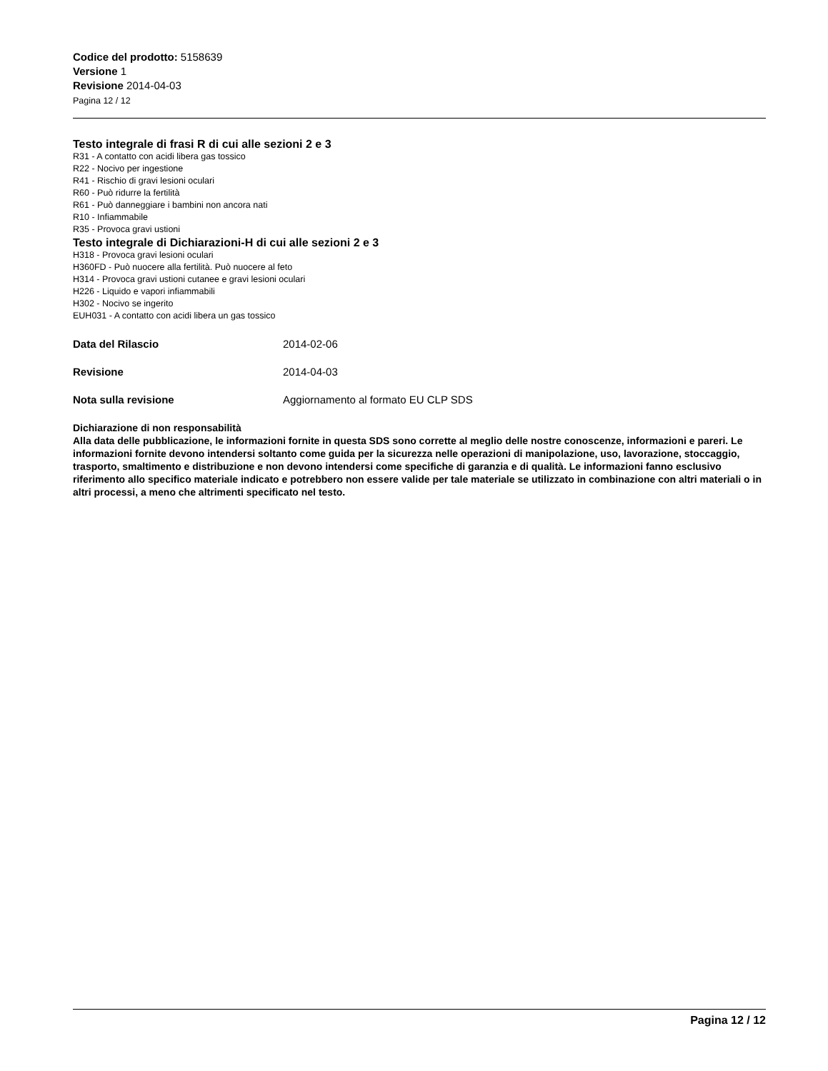Codice del prodotto: 5158639
Versione 1
Revisione 2014-04-03
Pagina 12 / 12
Testo integrale di frasi R di cui alle sezioni 2 e 3
R31 - A contatto con acidi libera gas tossico
R22 - Nocivo per ingestione
R41 - Rischio di gravi lesioni oculari
R60 - Può ridurre la fertilità
R61 - Può danneggiare i bambini non ancora nati
R10 - Infiammabile
R35 - Provoca gravi ustioni
Testo integrale di Dichiarazioni-H di cui alle sezioni 2 e 3
H318 - Provoca gravi lesioni oculari
H360FD - Può nuocere alla fertilità. Può nuocere al feto
H314 - Provoca gravi ustioni cutanee e gravi lesioni oculari
H226 - Liquido e vapori infiammabili
H302 - Nocivo se ingerito
EUH031 - A contatto con acidi libera un gas tossico
Data del Rilascio 2014-02-06
Revisione 2014-04-03
Nota sulla revisione Aggiornamento al formato EU CLP SDS
Dichiarazione di non responsabilità
Alla data delle pubblicazione, le informazioni fornite in questa SDS sono corrette al meglio delle nostre conoscenze, informazioni e pareri. Le informazioni fornite devono intendersi soltanto come guida per la sicurezza nelle operazioni di manipolazione, uso, lavorazione, stoccaggio, trasporto, smaltimento e distribuzione e non devono intendersi come specifiche di garanzia e di qualità. Le informazioni fanno esclusivo riferimento allo specifico materiale indicato e potrebbero non essere valide per tale materiale se utilizzato in combinazione con altri materiali o in altri processi, a meno che altrimenti specificato nel testo.
Pagina 12 / 12